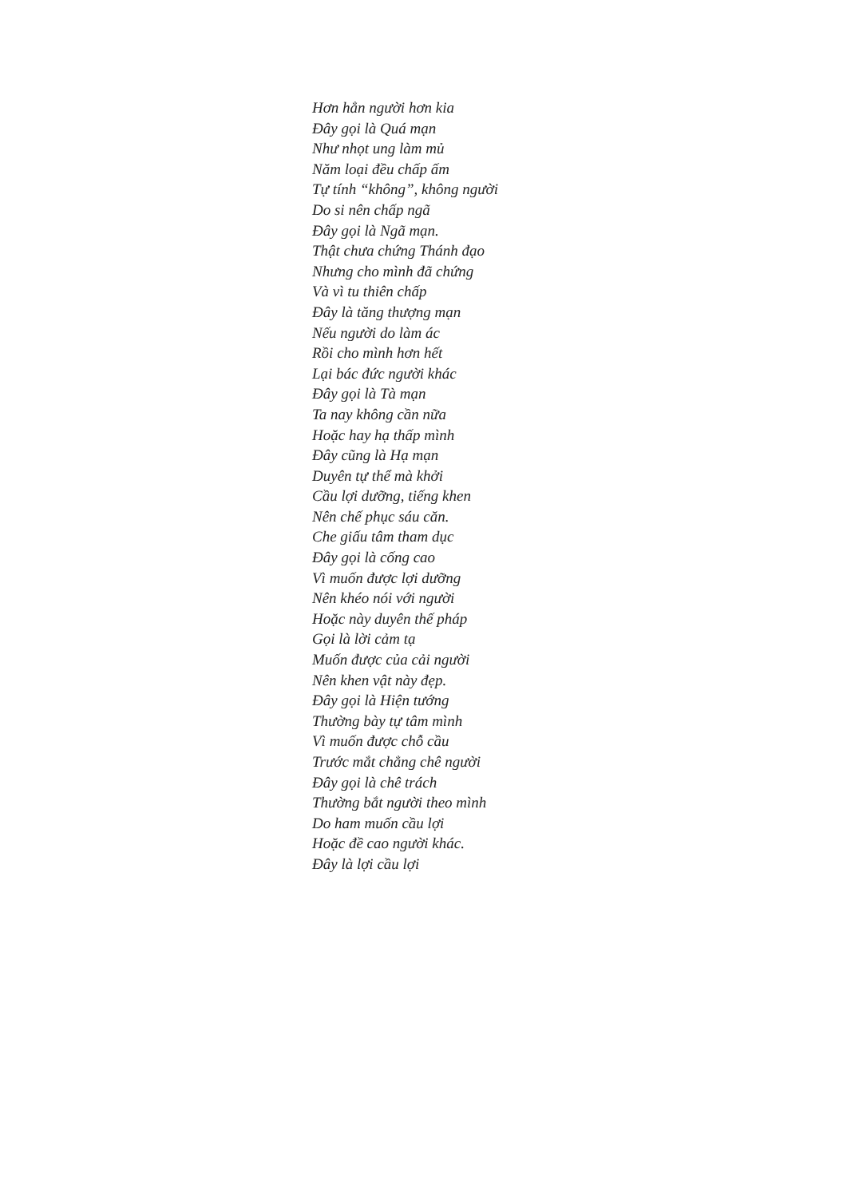Hơn hẳn người hơn kia
Đây gọi là Quá mạn
Như nhọt ung làm mủ
Năm loại đều chấp ấm
Tự tính “không”, không người
Do si nên chấp ngã
Đây gọi là Ngã mạn.
Thật chưa chứng Thánh đạo
Nhưng cho mình đã chứng
Và vì tu thiên chấp
Đây là tăng thượng mạn
Nếu người do làm ác
Rồi cho mình hơn hết
Lại bác đức người khác
Đây gọi là Tà mạn
Ta nay không cần nữa
Hoặc hay hạ thấp mình
Đây cũng là Hạ mạn
Duyên tự thể mà khởi
Cầu lợi dưỡng, tiếng khen
Nên chế phục sáu căn.
Che giấu tâm tham dục
Đây gọi là cống cao
Vì muốn được lợi dưỡng
Nên khéo nói với người
Hoặc này duyên thế pháp
Gọi là lời cảm tạ
Muốn được của cải người
Nên khen vật này đẹp.
Đây gọi là Hiện tướng
Thường bày tự tâm mình
Vì muốn được chỗ cầu
Trước mắt chẳng chê người
Đây gọi là chê trách
Thường bắt người theo mình
Do ham muốn cầu lợi
Hoặc đề cao người khác.
Đây là lợi cầu lợi